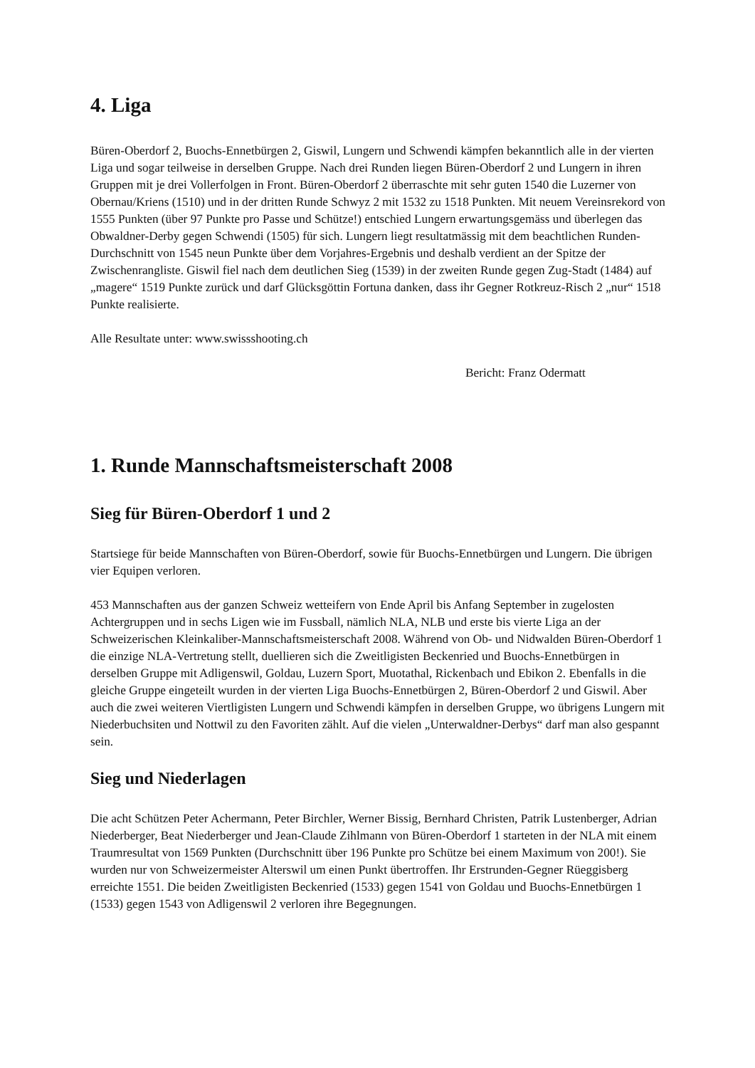4. Liga
Büren-Oberdorf 2, Buochs-Ennetbürgen 2, Giswil, Lungern und Schwendi kämpfen bekanntlich alle in der vierten Liga und sogar teilweise in derselben Gruppe. Nach drei Runden liegen Büren-Oberdorf 2 und Lungern in ihren Gruppen mit je drei Vollerfolgen in Front. Büren-Oberdorf 2 überraschte mit sehr guten 1540 die Luzerner von Obernau/Kriens (1510) und in der dritten Runde Schwyz 2 mit 1532 zu 1518 Punkten. Mit neuem Vereinsrekord von 1555 Punkten (über 97 Punkte pro Passe und Schütze!) entschied Lungern erwartungsgemäss und überlegen das Obwaldner-Derby gegen Schwendi (1505) für sich. Lungern liegt resultatmässig mit dem beachtlichen Runden-Durchschnitt von 1545 neun Punkte über dem Vorjahres-Ergebnis und deshalb verdient an der Spitze der Zwischenrangliste. Giswil fiel nach dem deutlichen Sieg (1539) in der zweiten Runde gegen Zug-Stadt (1484) auf „magere“ 1519 Punkte zurück und darf Glücksgöttin Fortuna danken, dass ihr Gegner Rotkreuz-Risch 2 „nur“ 1518 Punkte realisierte.
Alle Resultate unter: www.swissshooting.ch
Bericht: Franz Odermatt
1. Runde Mannschaftsmeisterschaft 2008
Sieg für Büren-Oberdorf 1 und 2
Startsiege für beide Mannschaften von Büren-Oberdorf, sowie für Buochs-Ennetbürgen und Lungern. Die übrigen vier Equipen verloren.
453 Mannschaften aus der ganzen Schweiz wetteifern von Ende April bis Anfang September in zugelosten Achtergruppen und in sechs Ligen wie im Fussball, nämlich NLA, NLB und erste bis vierte Liga an der Schweizerischen Kleinkaliber-Mannschaftsmeisterschaft 2008. Während von Ob- und Nidwalden Büren-Oberdorf 1 die einzige NLA-Vertretung stellt, duellieren sich die Zweitligisten Beckenried und Buochs-Ennetbürgen in derselben Gruppe mit Adligenswil, Goldau, Luzern Sport, Muotathal, Rickenbach und Ebikon 2. Ebenfalls in die gleiche Gruppe eingeteilt wurden in der vierten Liga Buochs-Ennetbürgen 2, Büren-Oberdorf 2 und Giswil. Aber auch die zwei weiteren Viertligisten Lungern und Schwendi kämpfen in derselben Gruppe, wo übrigens Lungern mit Niederbuchsiten und Nottwil zu den Favoriten zählt. Auf die vielen „Unterwaldner-Derbys“ darf man also gespannt sein.
Sieg und Niederlagen
Die acht Schützen Peter Achermann, Peter Birchler, Werner Bissig, Bernhard Christen, Patrik Lustenberger, Adrian Niederberger, Beat Niederberger und Jean-Claude Zihlmann von Büren-Oberdorf 1 starteten in der NLA mit einem Traumresultat von 1569 Punkten (Durchschnitt über 196 Punkte pro Schütze bei einem Maximum von 200!). Sie wurden nur von Schweizermeister Alterswil um einen Punkt übertroffen. Ihr Erstrunden-Gegner Rüeggisberg erreichte 1551. Die beiden Zweitligisten Beckenried (1533) gegen 1541 von Goldau und Buochs-Ennetbürgen 1 (1533) gegen 1543 von Adligenswil 2 verloren ihre Begegnungen.